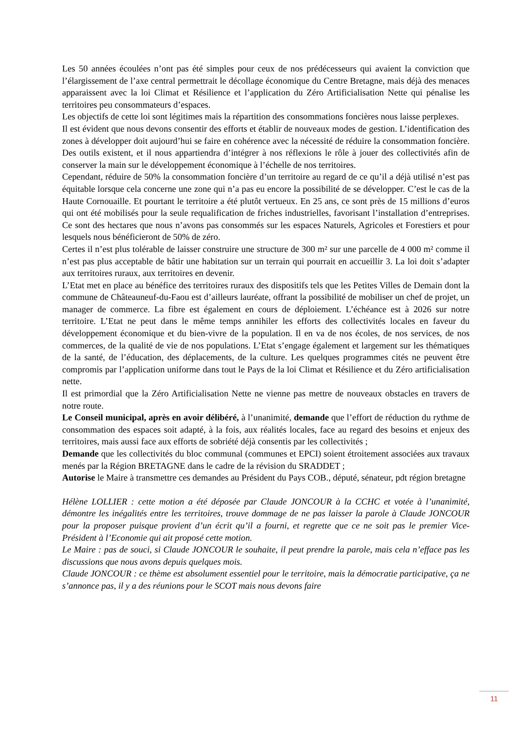Les 50 années écoulées n’ont pas été simples pour ceux de nos prédécesseurs qui avaient la conviction que l’élargissement de l’axe central permettrait le décollage économique du Centre Bretagne, mais déjà des menaces apparaissent avec la loi Climat et Résilience et l’application du Zéro Artificialisation Nette qui pénalise les territoires peu consommateurs d’espaces.
Les objectifs de cette loi sont légitimes mais la répartition des consommations foncières nous laisse perplexes.
Il est évident que nous devons consentir des efforts et établir de nouveaux modes de gestion. L’identification des zones à développer doit aujourd’hui se faire en cohérence avec la nécessité de réduire la consommation foncière. Des outils existent, et il nous appartiendra d’intégrer à nos réflexions le rôle à jouer des collectivités afin de conserver la main sur le développement économique à l’échelle de nos territoires.
Cependant, réduire de 50% la consommation foncière d’un territoire au regard de ce qu’il a déjà utilisé n’est pas équitable lorsque cela concerne une zone qui n’a pas eu encore la possibilité de se développer. C’est le cas de la Haute Cornouaille. Et pourtant le territoire a été plutôt vertueux. En 25 ans, ce sont près de 15 millions d’euros qui ont été mobilisés pour la seule requalification de friches industrielles, favorisant l’installation d’entreprises. Ce sont des hectares que nous n’avons pas consommés sur les espaces Naturels, Agricoles et Forestiers et pour lesquels nous bénéficieront de 50% de zéro.
Certes il n’est plus tolérable de laisser construire une structure de 300 m² sur une parcelle de 4 000 m² comme il n’est pas plus acceptable de bâtir une habitation sur un terrain qui pourrait en accueillir 3. La loi doit s’adapter aux territoires ruraux, aux territoires en devenir.
L’Etat met en place au bénéfice des territoires ruraux des dispositifs tels que les Petites Villes de Demain dont la commune de Châteauneuf-du-Faou est d’ailleurs lauréate, offrant la possibilité de mobiliser un chef de projet, un manager de commerce. La fibre est également en cours de déploiement. L’échéance est à 2026 sur notre territoire. L’Etat ne peut dans le même temps annihiler les efforts des collectivités locales en faveur du développement économique et du bien-vivre de la population. Il en va de nos écoles, de nos services, de nos commerces, de la qualité de vie de nos populations. L’Etat s’engage également et largement sur les thématiques de la santé, de l’éducation, des déplacements, de la culture. Les quelques programmes cités ne peuvent être compromis par l’application uniforme dans tout le Pays de la loi Climat et Résilience et du Zéro artificialisation nette.
Il est primordial que la Zéro Artificialisation Nette ne vienne pas mettre de nouveaux obstacles en travers de notre route.
Le Conseil municipal, après en avoir délibéré, à l’unanimité, demande que l’effort de réduction du rythme de consommation des espaces soit adapté, à la fois, aux réalités locales, face au regard des besoins et enjeux des territoires, mais aussi face aux efforts de sobriété déjà consentis par les collectivités ;
Demande que les collectivités du bloc communal (communes et EPCI) soient étroitement associées aux travaux menés par la Région BRETAGNE dans le cadre de la révision du SRADDET ;
Autorise le Maire à transmettre ces demandes au Président du Pays COB., député, sénateur, pdt région bretagne
Hélène LOLLIER : cette motion a été déposée par Claude JONCOUR à la CCHC et votée à l’unanimité, démontre les inégalités entre les territoires, trouve dommage de ne pas laisser la parole à Claude JONCOUR pour la proposer puisque provient d’un écrit qu’il a fourni, et regrette que ce ne soit pas le premier Vice-Président à l’Economie qui ait proposé cette motion.
Le Maire : pas de souci, si Claude JONCOUR le souhaite, il peut prendre la parole, mais cela n’efface pas les discussions que nous avons depuis quelques mois.
Claude JONCOUR : ce thème est absolument essentiel pour le territoire, mais la démocratie participative, ça ne s’annonce pas, il y a des réunions pour le SCOT mais nous devons faire
11